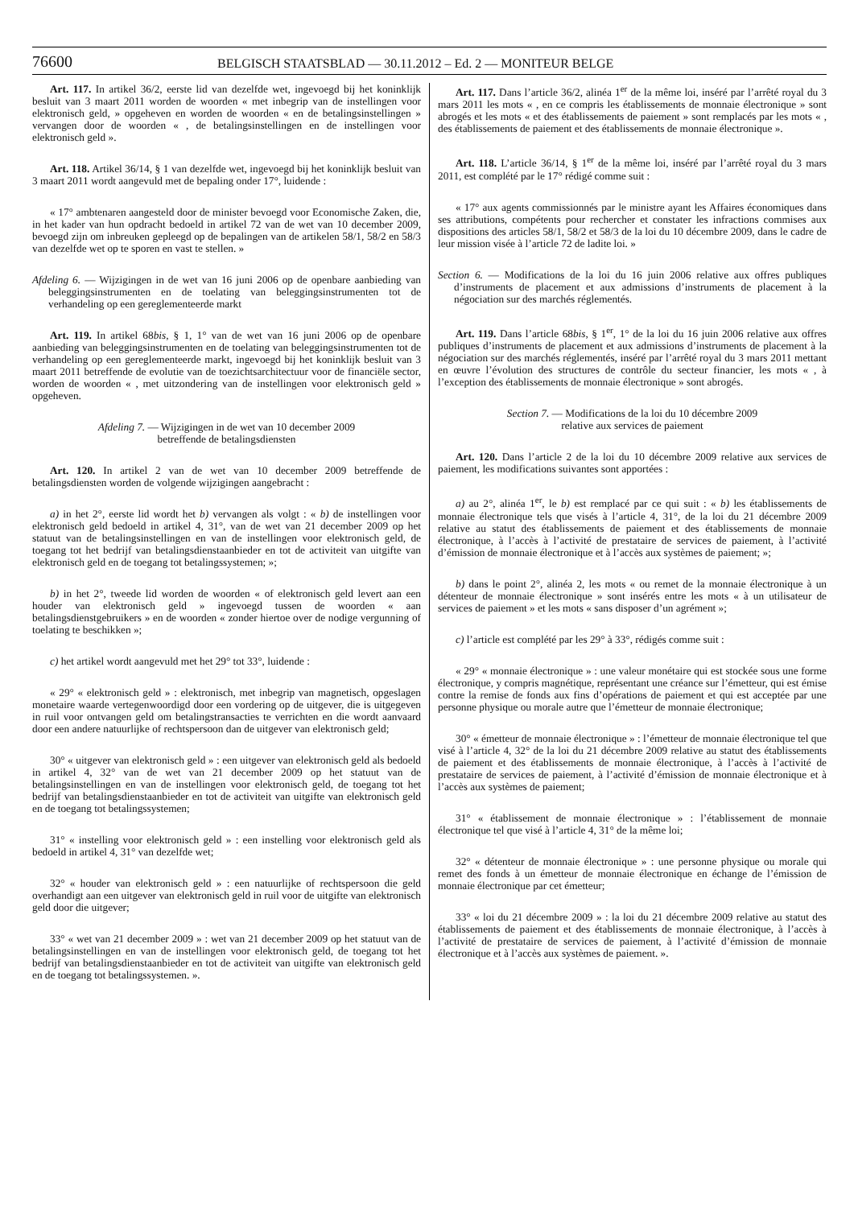76600
BELGISCH STAATSBLAD — 30.11.2012 – Ed. 2 — MONITEUR BELGE
Art. 117. In artikel 36/2, eerste lid van dezelfde wet, ingevoegd bij het koninklijk besluit van 3 maart 2011 worden de woorden « met inbegrip van de instellingen voor elektronisch geld, » opgeheven en worden de woorden « en de betalingsinstellingen » vervangen door de woorden « , de betalingsinstellingen en de instellingen voor elektronisch geld ».
Art. 118. Artikel 36/14, § 1 van dezelfde wet, ingevoegd bij het koninklijk besluit van 3 maart 2011 wordt aangevuld met de bepaling onder 17°, luidende :
« 17° ambtenaren aangesteld door de minister bevoegd voor Economische Zaken, die, in het kader van hun opdracht bedoeld in artikel 72 van de wet van 10 december 2009, bevoegd zijn om inbreuken gepleegd op de bepalingen van de artikelen 58/1, 58/2 en 58/3 van dezelfde wet op te sporen en vast te stellen. »
Afdeling 6. — Wijzigingen in de wet van 16 juni 2006 op de openbare aanbieding van beleggingsinstrumenten en de toelating van beleggingsinstrumenten tot de verhandeling op een gereglementeerde markt
Art. 119. In artikel 68bis, § 1, 1° van de wet van 16 juni 2006 op de openbare aanbieding van beleggingsinstrumenten en de toelating van beleggingsinstrumenten tot de verhandeling op een gereglementeerde markt, ingevoegd bij het koninklijk besluit van 3 maart 2011 betreffende de evolutie van de toezichtsarchitectuur voor de financiële sector, worden de woorden « , met uitzondering van de instellingen voor elektronisch geld » opgeheven.
Afdeling 7. — Wijzigingen in de wet van 10 december 2009
betreffende de betalingsdiensten
Art. 120. In artikel 2 van de wet van 10 december 2009 betreffende de betalingsdiensten worden de volgende wijzigingen aangebracht :
a) in het 2°, eerste lid wordt het b) vervangen als volgt : « b) de instellingen voor elektronisch geld bedoeld in artikel 4, 31°, van de wet van 21 december 2009 op het statuut van de betalingsinstellingen en van de instellingen voor elektronisch geld, de toegang tot het bedrijf van betalingsdienstaanbieder en tot de activiteit van uitgifte van elektronisch geld en de toegang tot betalingssystemen; »;
b) in het 2°, tweede lid worden de woorden « of elektronisch geld levert aan een houder van elektronisch geld » ingevoegd tussen de woorden « aan betalingsdienstgebruikers » en de woorden « zonder hiertoe over de nodige vergunning of toelating te beschikken »;
c) het artikel wordt aangevuld met het 29° tot 33°, luidende :
« 29° « elektronisch geld » : elektronisch, met inbegrip van magnetisch, opgeslagen monetaire waarde vertegenwoordigd door een vordering op de uitgever, die is uitgegeven in ruil voor ontvangen geld om betalingstransacties te verrichten en die wordt aanvaard door een andere natuurlijke of rechtspersoon dan de uitgever van elektronisch geld;
30° « uitgever van elektronisch geld » : een uitgever van elektronisch geld als bedoeld in artikel 4, 32° van de wet van 21 december 2009 op het statuut van de betalingsinstellingen en van de instellingen voor elektronisch geld, de toegang tot het bedrijf van betalingsdienstaanbieder en tot de activiteit van uitgifte van elektronisch geld en de toegang tot betalingssystemen;
31° « instelling voor elektronisch geld » : een instelling voor elektronisch geld als bedoeld in artikel 4, 31° van dezelfde wet;
32° « houder van elektronisch geld » : een natuurlijke of rechtspersoon die geld overhandigt aan een uitgever van elektronisch geld in ruil voor de uitgifte van elektronisch geld door die uitgever;
33° « wet van 21 december 2009 » : wet van 21 december 2009 op het statuut van de betalingsinstellingen en van de instellingen voor elektronisch geld, de toegang tot het bedrijf van betalingsdienstaanbieder en tot de activiteit van uitgifte van elektronisch geld en de toegang tot betalingssystemen. ».
Art. 117. Dans l’article 36/2, alinéa 1<sup>er</sup> de la même loi, inséré par l’arrêté royal du 3 mars 2011 les mots « , en ce compris les établissements de monnaie électronique » sont abrogés et les mots « et des établissements de paiement » sont remplacés par les mots « , des établissements de paiement et des établissements de monnaie électronique ».
Art. 118. L’article 36/14, § 1<sup>er</sup> de la même loi, inséré par l’arrêté royal du 3 mars 2011, est complété par le 17° rédigé comme suit :
« 17° aux agents commissionnés par le ministre ayant les Affaires économiques dans ses attributions, compétents pour rechercher et constater les infractions commises aux dispositions des articles 58/1, 58/2 et 58/3 de la loi du 10 décembre 2009, dans le cadre de leur mission visée à l’article 72 de ladite loi. »
Section 6. — Modifications de la loi du 16 juin 2006 relative aux offres publiques d’instruments de placement et aux admissions d’instruments de placement à la négociation sur des marchés réglementés.
Art. 119. Dans l’article 68bis, § 1<sup>er</sup>, 1° de la loi du 16 juin 2006 relative aux offres publiques d’instruments de placement et aux admissions d’instruments de placement à la négociation sur des marchés réglementés, inséré par l’arrêté royal du 3 mars 2011 mettant en œuvre l’évolution des structures de contrôle du secteur financier, les mots « , à l’exception des établissements de monnaie électronique » sont abrogés.
Section 7. — Modifications de la loi du 10 décembre 2009
relative aux services de paiement
Art. 120. Dans l’article 2 de la loi du 10 décembre 2009 relative aux services de paiement, les modifications suivantes sont apportées :
a) au 2°, alinéa 1<sup>er</sup>, le b) est remplacé par ce qui suit : « b) les établissements de monnaie électronique tels que visés à l’article 4, 31°, de la loi du 21 décembre 2009 relative au statut des établissements de paiement et des établissements de monnaie électronique, à l’accès à l’activité de prestataire de services de paiement, à l’activité d’émission de monnaie électronique et à l’accès aux systèmes de paiement; »;
b) dans le point 2°, alinéa 2, les mots « ou remet de la monnaie électronique à un détenteur de monnaie électronique » sont insérés entre les mots « à un utilisateur de services de paiement » et les mots « sans disposer d’un agrément »;
c) l’article est complété par les 29° à 33°, rédigés comme suit :
« 29° « monnaie électronique » : une valeur monétaire qui est stockée sous une forme électronique, y compris magnétique, représentant une créance sur l’émetteur, qui est émise contre la remise de fonds aux fins d’opérations de paiement et qui est acceptée par une personne physique ou morale autre que l’émetteur de monnaie électronique;
30° « émetteur de monnaie électronique » : l’émetteur de monnaie électronique tel que visé à l’article 4, 32° de la loi du 21 décembre 2009 relative au statut des établissements de paiement et des établissements de monnaie électronique, à l’accès à l’activité de prestataire de services de paiement, à l’activité d’émission de monnaie électronique et à l’accès aux systèmes de paiement;
31° « établissement de monnaie électronique » : l’établissement de monnaie électronique tel que visé à l’article 4, 31° de la même loi;
32° « détenteur de monnaie électronique » : une personne physique ou morale qui remet des fonds à un émetteur de monnaie électronique en échange de l’émission de monnaie électronique par cet émetteur;
33° « loi du 21 décembre 2009 » : la loi du 21 décembre 2009 relative au statut des établissements de paiement et des établissements de monnaie électronique, à l’accès à l’activité de prestataire de services de paiement, à l’activité d’émission de monnaie électronique et à l’accès aux systèmes de paiement. ».